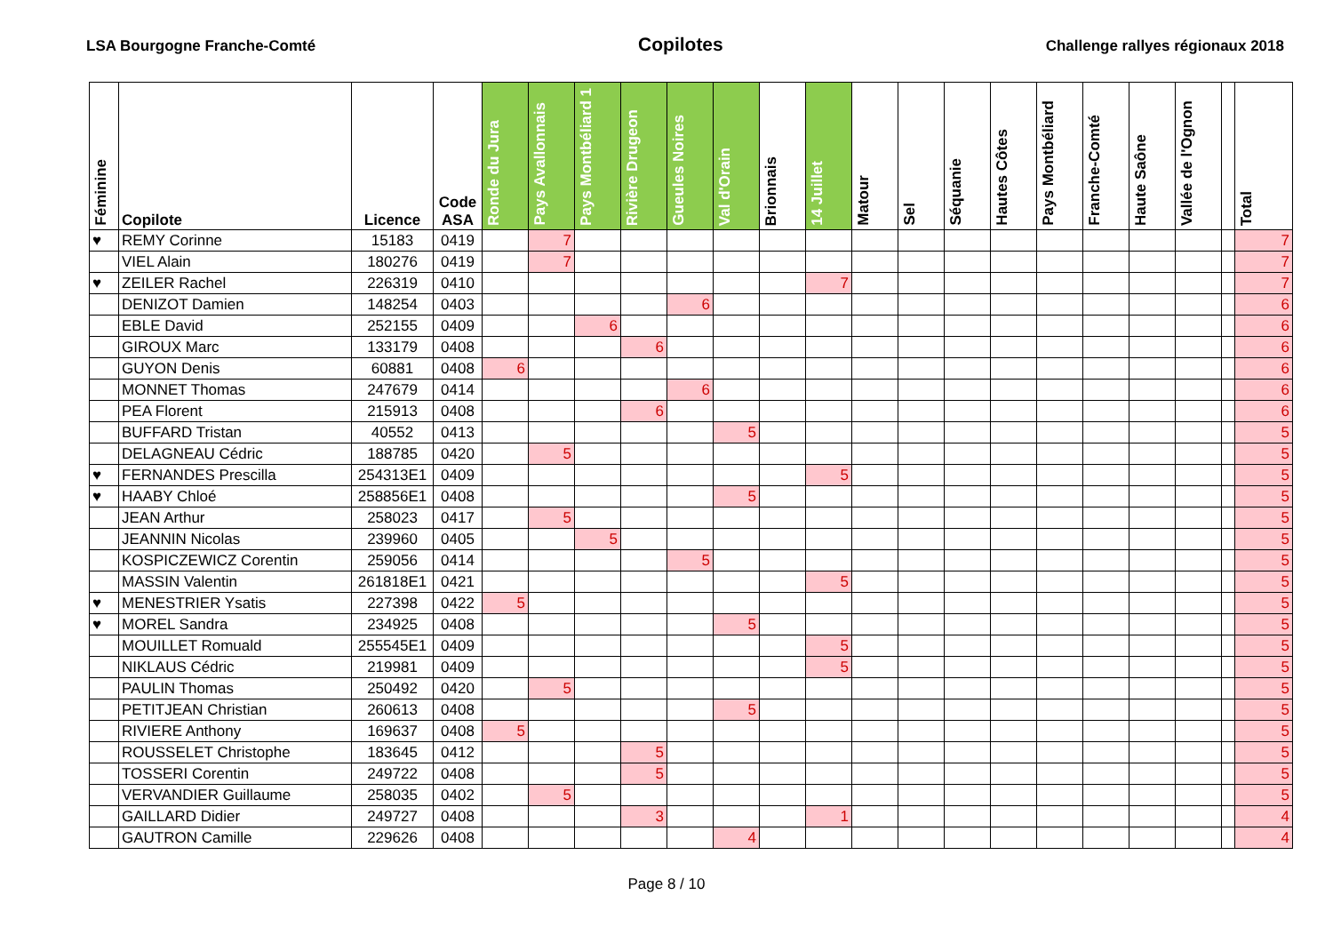LSA Bourgogne Franche-Comté Copilotes Challenge rallyes régionaux 2018
| Féminine | Copilote | Licence | Code ASA | Ronde du Jura | Pays Avallonnais | Pays Montbéliard 1 | Rivière Drugeon | Gueules Noires | Val d'Orain | Brionnais | 14 Juillet | Matour | Sel | Séquanie | Hautes Côtes | Pays Montbéliard | Franche-Comté | Haute Saône | Vallée de l'Ognon | | Total |
| --- | --- | --- | --- | --- | --- | --- | --- | --- | --- | --- | --- | --- | --- | --- | --- | --- | --- | --- | --- | --- | --- |
| ♥ | REMY Corinne | 15183 | 0419 | | 7 | | | | | | | | | | | | | | | | 7 |
| | VIEL Alain | 180276 | 0419 | | 7 | | | | | | | | | | | | | | | | 7 |
| ♥ | ZEILER Rachel | 226319 | 0410 | | | | | | | | 7 | | | | | | | | | | 7 |
| | DENIZOT Damien | 148254 | 0403 | | | | | 6 | | | | | | | | | | | | | 6 |
| | EBLE David | 252155 | 0409 | | | 6 | | | | | | | | | | | | | | | 6 |
| | GIROUX Marc | 133179 | 0408 | | | | 6 | | | | | | | | | | | | | | 6 |
| | GUYON Denis | 60881 | 0408 | 6 | | | | | | | | | | | | | | | | | 6 |
| | MONNET Thomas | 247679 | 0414 | | | | | 6 | | | | | | | | | | | | | 6 |
| | PEA Florent | 215913 | 0408 | | | | 6 | | | | | | | | | | | | | | 6 |
| | BUFFARD Tristan | 40552 | 0413 | | | | | | 5 | | | | | | | | | | | | 5 |
| | DELAGNEAU Cédric | 188785 | 0420 | | 5 | | | | | | | | | | | | | | | | 5 |
| ♥ | FERNANDES Prescilla | 254313E1 | 0409 | | | | | | | | 5 | | | | | | | | | | 5 |
| ♥ | HAABY Chloé | 258856E1 | 0408 | | | | | | 5 | | | | | | | | | | | | 5 |
| | JEAN Arthur | 258023 | 0417 | | 5 | | | | | | | | | | | | | | | | 5 |
| | JEANNIN Nicolas | 239960 | 0405 | | | 5 | | | | | | | | | | | | | | | 5 |
| | KOSPICZEWICZ Corentin | 259056 | 0414 | | | | | 5 | | | | | | | | | | | | | 5 |
| | MASSIN Valentin | 261818E1 | 0421 | | | | | | | | 5 | | | | | | | | | | 5 |
| ♥ | MENESTRIER Ysatis | 227398 | 0422 | 5 | | | | | | | | | | | | | | | | | 5 |
| ♥ | MOREL Sandra | 234925 | 0408 | | | | | | 5 | | | | | | | | | | | | 5 |
| | MOUILLET Romuald | 255545E1 | 0409 | | | | | | | | 5 | | | | | | | | | | 5 |
| | NIKLAUS Cédric | 219981 | 0409 | | | | | | | | 5 | | | | | | | | | | 5 |
| | PAULIN Thomas | 250492 | 0420 | | 5 | | | | | | | | | | | | | | | | 5 |
| | PETITJEAN Christian | 260613 | 0408 | | | | | | 5 | | | | | | | | | | | | 5 |
| | RIVIERE Anthony | 169637 | 0408 | 5 | | | | | | | | | | | | | | | | | 5 |
| | ROUSSELET Christophe | 183645 | 0412 | | | | 5 | | | | | | | | | | | | | | 5 |
| | TOSSERI Corentin | 249722 | 0408 | | | | 5 | | | | | | | | | | | | | | 5 |
| | VERVANDIER Guillaume | 258035 | 0402 | | 5 | | | | | | | | | | | | | | | | 5 |
| | GAILLARD Didier | 249727 | 0408 | | | | 3 | | | | 1 | | | | | | | | | | 4 |
| | GAUTRON Camille | 229626 | 0408 | | | | | | 4 | | | | | | | | | | | | 4 |
Page 8 / 10